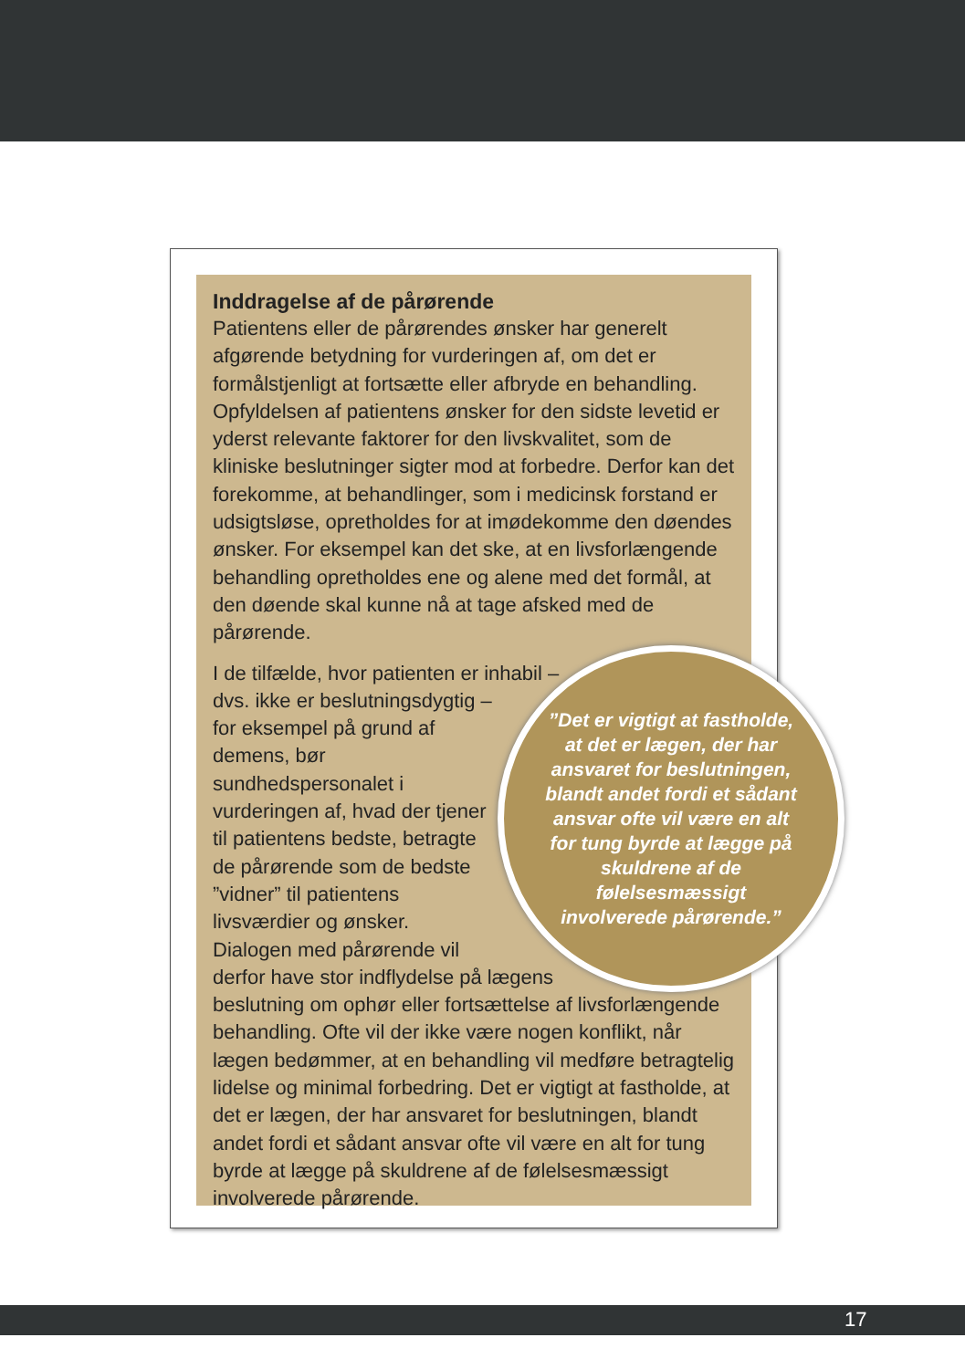Inddragelse af de pårørende
Patientens eller de pårørendes ønsker har generelt afgørende betydning for vurderingen af, om det er formålstjenligt at fortsætte eller afbryde en behandling. Opfyldelsen af patientens ønsker for den sidste levetid er yderst relevante faktorer for den livskvalitet, som de kliniske beslutninger sigter mod at forbedre. Derfor kan det forekomme, at behandlinger, som i medicinsk forstand er udsigtsløse, opretholdes for at imødekomme den døendes ønsker. For eksempel kan det ske, at en livsforlængende behandling opretholdes ene og alene med det formål, at den døende skal kunne nå at tage afsked med de pårørende.
”Det er vigtigt at fastholde, at det er lægen, der har ansvaret for beslutningen, blandt andet fordi et sådant ansvar ofte vil være en alt for tung byrde at lægge på skuldrene af de følelsesmæssigt involverede pårørende.”
I de tilfælde, hvor patienten er inhabil – dvs. ikke er beslutningsdygtig – for eksempel på grund af demens, bør sundhedspersonalet i vurderingen af, hvad der tjener til patientens bedste, betragte de pårørende som de bedste ”vidner” til patientens livsværdier og ønsker. Dialogen med pårørende vil derfor have stor indflydelse på lægens beslutning om ophør eller fortsættelse af livsforlængende behandling. Ofte vil der ikke være nogen konflikt, når lægen bedømmer, at en behandling vil medføre betragtelig lidelse og minimal forbedring. Det er vigtigt at fastholde, at det er lægen, der har ansvaret for beslutningen, blandt andet fordi et sådant ansvar ofte vil være en alt for tung byrde at lægge på skuldrene af de følelsesmæssigt involverede pårørende.
17